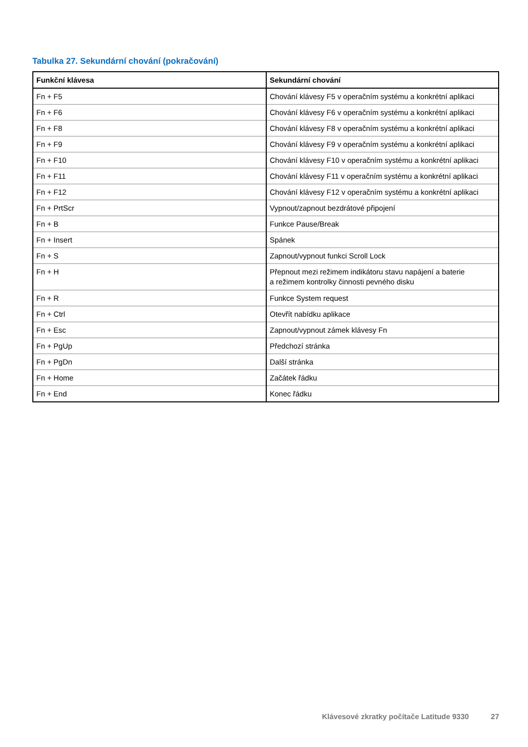Tabulka 27. Sekundární chování (pokračování)
| Funkční klávesa | Sekundární chování |
| --- | --- |
| Fn + F5 | Chování klávesy F5 v operačním systému a konkrétní aplikaci |
| Fn + F6 | Chování klávesy F6 v operačním systému a konkrétní aplikaci |
| Fn + F8 | Chování klávesy F8 v operačním systému a konkrétní aplikaci |
| Fn + F9 | Chování klávesy F9 v operačním systému a konkrétní aplikaci |
| Fn + F10 | Chování klávesy F10 v operačním systému a konkrétní aplikaci |
| Fn + F11 | Chování klávesy F11 v operačním systému a konkrétní aplikaci |
| Fn + F12 | Chování klávesy F12 v operačním systému a konkrétní aplikaci |
| Fn + PrtScr | Vypnout/zapnout bezdrátové připojení |
| Fn + B | Funkce Pause/Break |
| Fn + Insert | Spánek |
| Fn + S | Zapnout/vypnout funkci Scroll Lock |
| Fn + H | Přepnout mezi režimem indikátoru stavu napájení a baterie a režimem kontrolky činnosti pevného disku |
| Fn + R | Funkce System request |
| Fn + Ctrl | Otevřít nabídku aplikace |
| Fn + Esc | Zapnout/vypnout zámek klávesy Fn |
| Fn + PgUp | Předchozí stránka |
| Fn + PgDn | Další stránka |
| Fn + Home | Začátek řádku |
| Fn + End | Konec řádku |
Klávesové zkratky počítače Latitude 9330 27